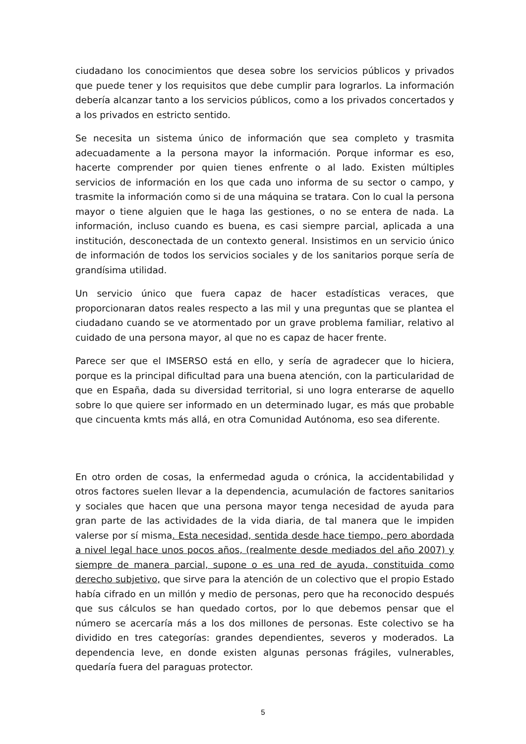ciudadano los conocimientos que desea sobre los servicios públicos y privados que puede tener y los requisitos que debe cumplir para lograrlos. La información debería alcanzar tanto a los servicios públicos, como a los privados concertados y a los privados en estricto sentido.
Se necesita un sistema único de información que sea completo y trasmita adecuadamente a la persona mayor la información. Porque informar es eso, hacerte comprender por quien tienes enfrente o al lado. Existen múltiples servicios de información en los que cada uno informa de su sector o campo, y trasmite la información como si de una máquina se tratara. Con lo cual la persona mayor o tiene alguien que le haga las gestiones, o no se entera de nada. La información, incluso cuando es buena, es casi siempre parcial, aplicada a una institución, desconectada de un contexto general. Insistimos en un servicio único de información de todos los servicios sociales y de los sanitarios porque sería de grandísima utilidad.
Un servicio único que fuera capaz de hacer estadísticas veraces, que proporcionaran datos reales respecto a las mil y una preguntas que se plantea el ciudadano cuando se ve atormentado por un grave problema familiar, relativo al cuidado de una persona mayor, al que no es capaz de hacer frente.
Parece ser que el IMSERSO está en ello, y sería de agradecer que lo hiciera, porque es la principal dificultad para una buena atención, con la particularidad de que en España, dada su diversidad territorial, si uno logra enterarse de aquello sobre lo que quiere ser informado en un determinado lugar, es más que probable que cincuenta kmts más allá, en otra Comunidad Autónoma, eso sea diferente.
En otro orden de cosas, la enfermedad aguda o crónica, la accidentabilidad y otros factores suelen llevar a la dependencia, acumulación de factores sanitarios y sociales que hacen que una persona mayor tenga necesidad de ayuda para gran parte de las actividades de la vida diaria, de tal manera que le impiden valerse por sí misma. Esta necesidad, sentida desde hace tiempo, pero abordada a nivel legal hace unos pocos años, (realmente desde mediados del año 2007) y siempre de manera parcial, supone o es una red de ayuda, constituida como derecho subjetivo, que sirve para la atención de un colectivo que el propio Estado había cifrado en un millón y medio de personas, pero que ha reconocido después que sus cálculos se han quedado cortos, por lo que debemos pensar que el número se acercaría más a los dos millones de personas. Este colectivo se ha dividido en tres categorías: grandes dependientes, severos y moderados. La dependencia leve, en donde existen algunas personas frágiles, vulnerables, quedaría fuera del paraguas protector.
5